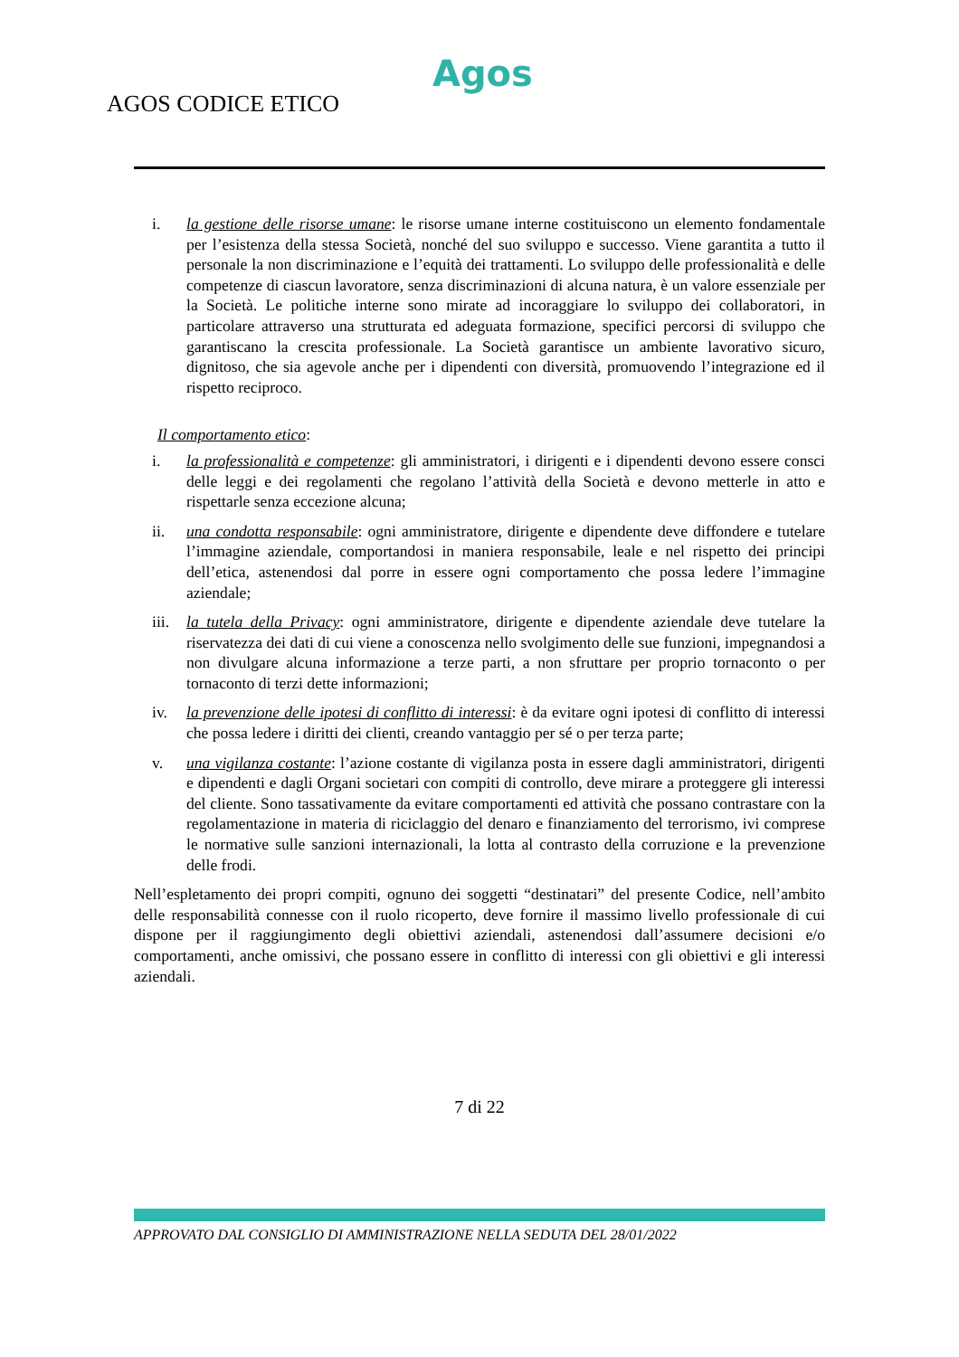Agos
AGOS CODICE ETICO
i. la gestione delle risorse umane: le risorse umane interne costituiscono un elemento fondamentale per l’esistenza della stessa Società, nonché del suo sviluppo e successo. Viene garantita a tutto il personale la non discriminazione e l’equità dei trattamenti. Lo sviluppo delle professionalità e delle competenze di ciascun lavoratore, senza discriminazioni di alcuna natura, è un valore essenziale per la Società. Le politiche interne sono mirate ad incoraggiare lo sviluppo dei collaboratori, in particolare attraverso una strutturata ed adeguata formazione, specifici percorsi di sviluppo che garantiscano la crescita professionale. La Società garantisce un ambiente lavorativo sicuro, dignitoso, che sia agevole anche per i dipendenti con diversità, promuovendo l’integrazione ed il rispetto reciproco.
Il comportamento etico:
i. la professionalità e competenze: gli amministratori, i dirigenti e i dipendenti devono essere consci delle leggi e dei regolamenti che regolano l’attività della Società e devono metterle in atto e rispettarle senza eccezione alcuna;
ii. una condotta responsabile: ogni amministratore, dirigente e dipendente deve diffondere e tutelare l’immagine aziendale, comportandosi in maniera responsabile, leale e nel rispetto dei principi dell’etica, astenendosi dal porre in essere ogni comportamento che possa ledere l’immagine aziendale;
iii. la tutela della Privacy: ogni amministratore, dirigente e dipendente aziendale deve tutelare la riservatezza dei dati di cui viene a conoscenza nello svolgimento delle sue funzioni, impegnandosi a non divulgare alcuna informazione a terze parti, a non sfruttare per proprio tornaconto o per tornaconto di terzi dette informazioni;
iv. la prevenzione delle ipotesi di conflitto di interessi: è da evitare ogni ipotesi di conflitto di interessi che possa ledere i diritti dei clienti, creando vantaggio per sé o per terza parte;
v. una vigilanza costante: l’azione costante di vigilanza posta in essere dagli amministratori, dirigenti e dipendenti e dagli Organi societari con compiti di controllo, deve mirare a proteggere gli interessi del cliente. Sono tassativamente da evitare comportamenti ed attività che possano contrastare con la regolamentazione in materia di riciclaggio del denaro e finanziamento del terrorismo, ivi comprese le normative sulle sanzioni internazionali, la lotta al contrasto della corruzione e la prevenzione delle frodi.
Nell’espletamento dei propri compiti, ognuno dei soggetti “destinatari” del presente Codice, nell’ambito delle responsabilità connesse con il ruolo ricoperto, deve fornire il massimo livello professionale di cui dispone per il raggiungimento degli obiettivi aziendali, astenendosi dall’assumere decisioni e/o comportamenti, anche omissivi, che possano essere in conflitto di interessi con gli obiettivi e gli interessi aziendali.
7 di 22
APPROVATO DAL CONSIGLIO DI AMMINISTRAZIONE NELLA SEDUTA DEL 28/01/2022